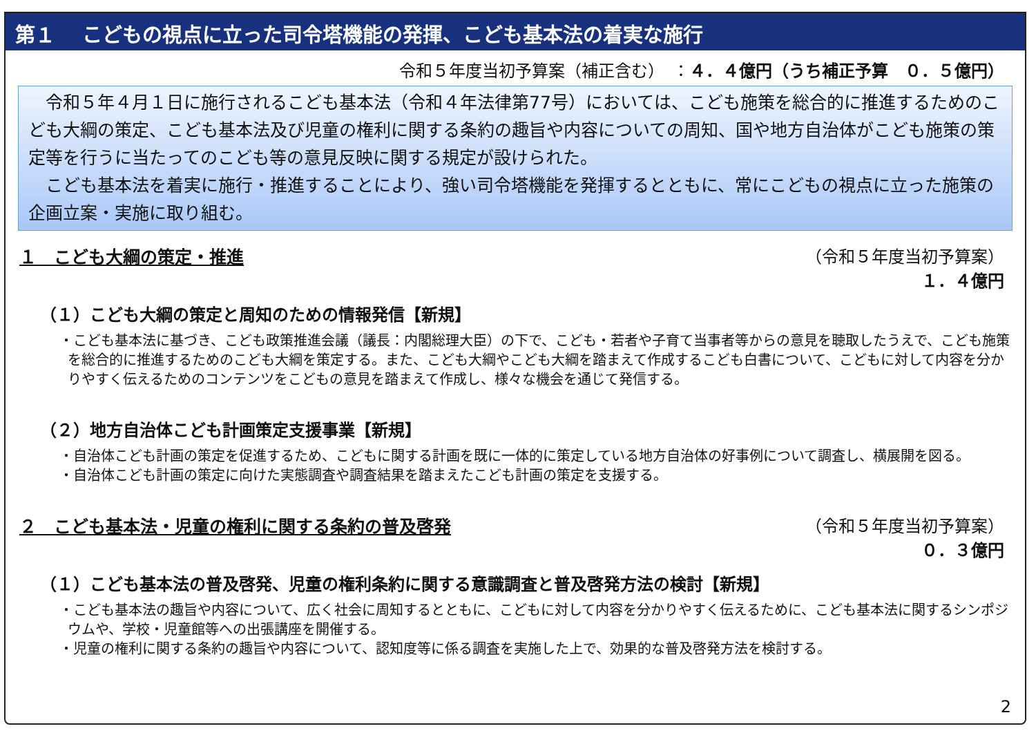第１　 こどもの視点に立った司令塔機能の発揮、こども基本法の着実な施行
令和５年度当初予算案（補正含む）　：４．４億円（うち補正予算　０．５億円）
　令和５年４月１日に施行されるこども基本法（令和４年法律第77号）においては、こども施策を総合的に推進するためのこども大綱の策定、こども基本法及び児童の権利に関する条約の趣旨や内容についての周知、国や地方自治体がこども施策の策定等を行うに当たってのこども等の意見反映に関する規定が設けられた。
　こども基本法を着実に施行・推進することにより、強い司令塔機能を発揮するとともに、常にこどもの視点に立った施策の企画立案・実施に取り組む。
１　こども大綱の策定・推進 （令和５年度当初予算案）
１．４億円
（１）こども大綱の策定と周知のための情報発信【新規】
・こども基本法に基づき、こども政策推進会議（議長：内閣総理大臣）の下で、こども・若者や子育て当事者等からの意見を聴取したうえで、こども施策を総合的に推進するためのこども大綱を策定する。また、こども大綱やこども大綱を踏まえて作成するこども白書について、こどもに対して内容を分かりやすく伝えるためのコンテンツをこどもの意見を踏まえて作成し、様々な機会を通じて発信する。
（２）地方自治体こども計画策定支援事業【新規】
・自治体こども計画の策定を促進するため、こどもに関する計画を既に一体的に策定している地方自治体の好事例について調査し、横展開を図る。
・自治体こども計画の策定に向けた実態調査や調査結果を踏まえたこども計画の策定を支援する。
２　こども基本法・児童の権利に関する条約の普及啓発
（令和５年度当初予算案）
０．３億円
（１）こども基本法の普及啓発、児童の権利条約に関する意識調査と普及啓発方法の検討【新規】
・こども基本法の趣旨や内容について、広く社会に周知するとともに、こどもに対して内容を分かりやすく伝えるために、こども基本法に関するシンポジウムや、学校・児童館等への出張講座を開催する。
・児童の権利に関する条約の趣旨や内容について、認知度等に係る調査を実施した上で、効果的な普及啓発方法を検討する。
2